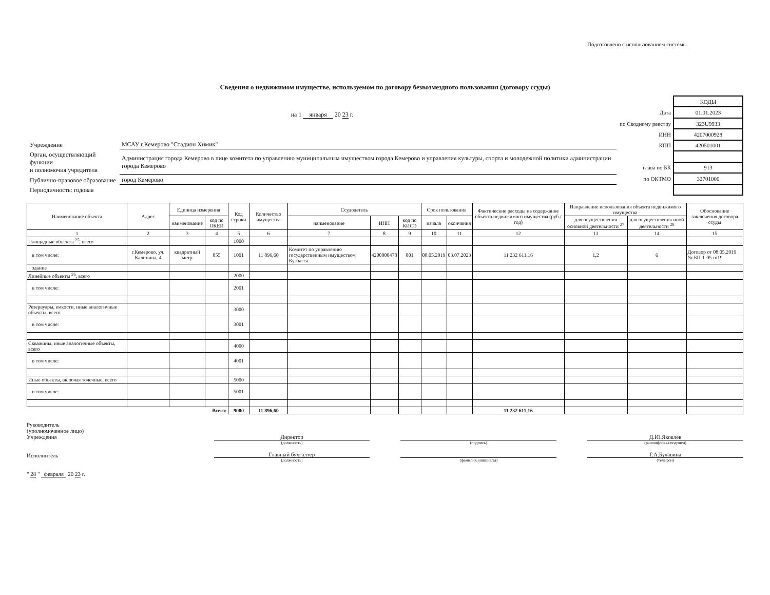Подготовлено с использованием системы
Сведения о недвижимом имуществе, используемом по договору безвозмездного пользования (договору ссуды)
на 1 января 20 23 г.
| Учреждение | МСАУ г.Кемерово "Стадион Химик" |
| Орган, осуществляющий функции и полномочия учредителя | Администрация города Кемерово в лице комитета по управлению муниципальным имуществом города Кемерово и управления культуры, спорта и молодежной политики администрации города Кемерово |
| Публично-правовое образование | город Кемерово |
| Периодичность: годовая | |
| | КОДЫ |
| Дата | 01.01.2023 |
| по Сводному реестру | 323U9933 |
| ИНН | 4207000928 |
| КПП | 420501001 |
| глава по БК | 913 |
| по ОКТМО | 32701000 |
| Наименование объекта | Адрес | Единица измерения | | Код строки | Количество имущества | Ссудодатель | | | Срок пользования | | Фактические расходы на содержание объекта недвижимого имущества (руб./год) | Направление использования объекта недвижимого имущества | | Обоснование заключения договора ссуды |
| --- | --- | --- | --- | --- | --- | --- | --- | --- | --- | --- | --- | --- | --- | --- |
| | | наименование | код по ОКЕИ | | | наименование | ИНН | код по КИСЭ | начала | окончания | | для осуществления основной деятельности <sup>27</sup> | для осуществления иной деятельности <sup>28</sup> | |
| 1 | 2 | 3 | 4 | 5 | 6 | 7 | 8 | 9 | 10 | 11 | 12 | 13 | 14 | 15 |
| Площадные объекты <sup>25</sup>, всего | | | | 1000 | | | | | | | | | | |
| в том числе: | г.Кемерово. ул. Калинина, 4 | квадратный метр | 055 | 1001 | 11 896,60 | Комитет по управлению государственным имуществом Кузбасса | 4200000478 | 001 | 08.05.2019 | 03.07.2023 | 11 232 611,16 | 1,2 | 6 | Договор от 08.05.2019 № БП-1-05-о/19 |
| здание | | | | | | | | | | | | | | |
| Линейные объекты <sup>26</sup>, всего | | | | 2000 | | | | | | | | | | |
| в том числе: | | | | 2001 | | | | | | | | | | |
| Резервуары, емкости, иные аналогичные объекты, всего | | | | 3000 | | | | | | | | | | |
| в том числе: | | | | 3001 | | | | | | | | | | |
| Скважины, иные аналогичные объекты, всего | | | | 4000 | | | | | | | | | | |
| в том числе: | | | | 4001 | | | | | | | | | | |
| Иные объекты, включая точечные, всего | | | | 5000 | | | | | | | | | | |
| в том числе: | | | | 5001 | | | | | | | | | | |
| Всего: | | | | 9000 | 11 896,60 | | | | | | 11 232 611,16 | | | |
Руководитель
(уполномоченное лицо)
Учреждения
Исполнитель
Директор
(должность)
Главный бухгалтер
(должность)
(подпись)
(фамилия, инициалы)
Д.Ю.Яковлев
(расшифровка подписи)
Г.А.Булавина
(телефон)
" 28 " февраля 20 23 г.